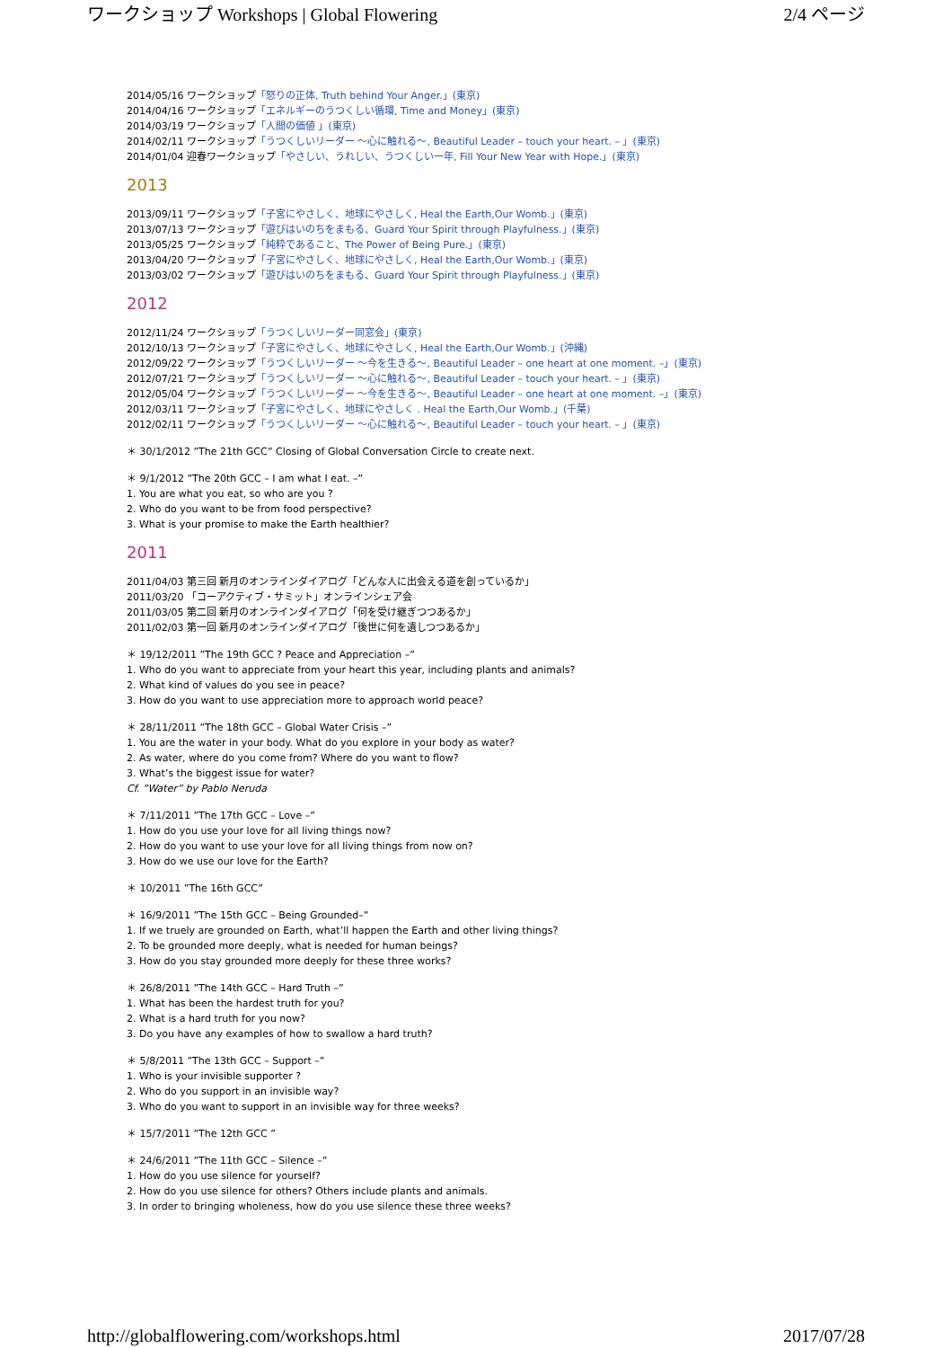ワークショップ Workshops | Global Flowering 2/4 ページ
2014/05/16 ワークショップ「怒りの正体, Truth behind Your Anger.」(東京)
2014/04/16 ワークショップ「エネルギーのうつくしい循環, Time and Money」(東京)
2014/03/19 ワークショップ「人間の価値 」(東京)
2014/02/11 ワークショップ「うつくしいリーダー ～心に触れる～, Beautiful Leader – touch your heart. – 」(東京)
2014/01/04 迎春ワークショップ「やさしい、うれしい、うつくしい一年, Fill Your New Year with Hope.」(東京)
2013
2013/09/11 ワークショップ「子宮にやさしく、地球にやさしく, Heal the Earth,Our Womb.」(東京)
2013/07/13 ワークショップ「遊びはいのちをまもる、Guard Your Spirit through Playfulness.」(東京)
2013/05/25 ワークショップ「純粋であること、The Power of Being Pure.」(東京)
2013/04/20 ワークショップ「子宮にやさしく、地球にやさしく, Heal the Earth,Our Womb.」(東京)
2013/03/02 ワークショップ「遊びはいのちをまもる、Guard Your Spirit through Playfulness.」(東京)
2012
2012/11/24 ワークショップ「うつくしいリーダー同窓会」(東京)
2012/10/13 ワークショップ「子宮にやさしく、地球にやさしく, Heal the Earth,Our Womb.」(沖縄)
2012/09/22 ワークショップ「うつくしいリーダー ～今を生きる～, Beautiful Leader – one heart at one moment. –」(東京)
2012/07/21 ワークショップ「うつくしいリーダー ～心に触れる～, Beautiful Leader – touch your heart. – 」(東京)
2012/05/04 ワークショップ「うつくしいリーダー ～今を生きる～, Beautiful Leader – one heart at one moment. –」(東京)
2012/03/11 ワークショップ「子宮にやさしく、地球にやさしく . Heal the Earth,Our Womb.」(千葉)
2012/02/11 ワークショップ「うつくしいリーダー ～心に触れる～, Beautiful Leader – touch your heart. – 」(東京)
＊ 30/1/2012 ”The 21th GCC” Closing of Global Conversation Circle to create next.
＊ 9/1/2012 ”The 20th GCC – I am what I eat. –”
1. You are what you eat, so who are you ?
2. Who do you want to be from food perspective?
3. What is your promise to make the Earth healthier?
2011
2011/04/03 第三回 新月のオンラインダイアログ「どんな人に出会える道を創っているか」
2011/03/20 「コーアクティブ・サミット」オンラインシェア会
2011/03/05 第二回 新月のオンラインダイアログ「何を受け継ぎつつあるか」
2011/02/03 第一回 新月のオンラインダイアログ「後世に何を遺しつつあるか」
＊ 19/12/2011 ”The 19th GCC ? Peace and Appreciation –”
1. Who do you want to appreciate from your heart this year, including plants and animals?
2. What kind of values do you see in peace?
3. How do you want to use appreciation more to approach world peace?
＊ 28/11/2011 ”The 18th GCC – Global Water Crisis –”
1. You are the water in your body. What do you explore in your body as water?
2. As water, where do you come from? Where do you want to flow?
3. What’s the biggest issue for water?
Cf. ”Water” by Pablo Neruda
＊ 7/11/2011 ”The 17th GCC – Love –”
1. How do you use your love for all living things now?
2. How do you want to use your love for all living things from now on?
3. How do we use our love for the Earth?
＊ 10/2011 ”The 16th GCC”
＊ 16/9/2011 ”The 15th GCC – Being Grounded–”
1. If we truely are grounded on Earth, what’ll happen the Earth and other living things?
2. To be grounded more deeply, what is needed for human beings?
3. How do you stay grounded more deeply for these three works?
＊ 26/8/2011 ”The 14th GCC – Hard Truth –”
1. What has been the hardest truth for you?
2. What is a hard truth for you now?
3. Do you have any examples of how to swallow a hard truth?
＊ 5/8/2011 ”The 13th GCC – Support –”
1. Who is your invisible supporter ?
2. Who do you support in an invisible way?
3. Who do you want to support in an invisible way for three weeks?
＊ 15/7/2011 ”The 12th GCC ”
＊ 24/6/2011 ”The 11th GCC – Silence –”
1. How do you use silence for yourself?
2. How do you use silence for others? Others include plants and animals.
3. In order to bringing wholeness, how do you use silence these three weeks?
http://globalflowering.com/workshops.html 2017/07/28